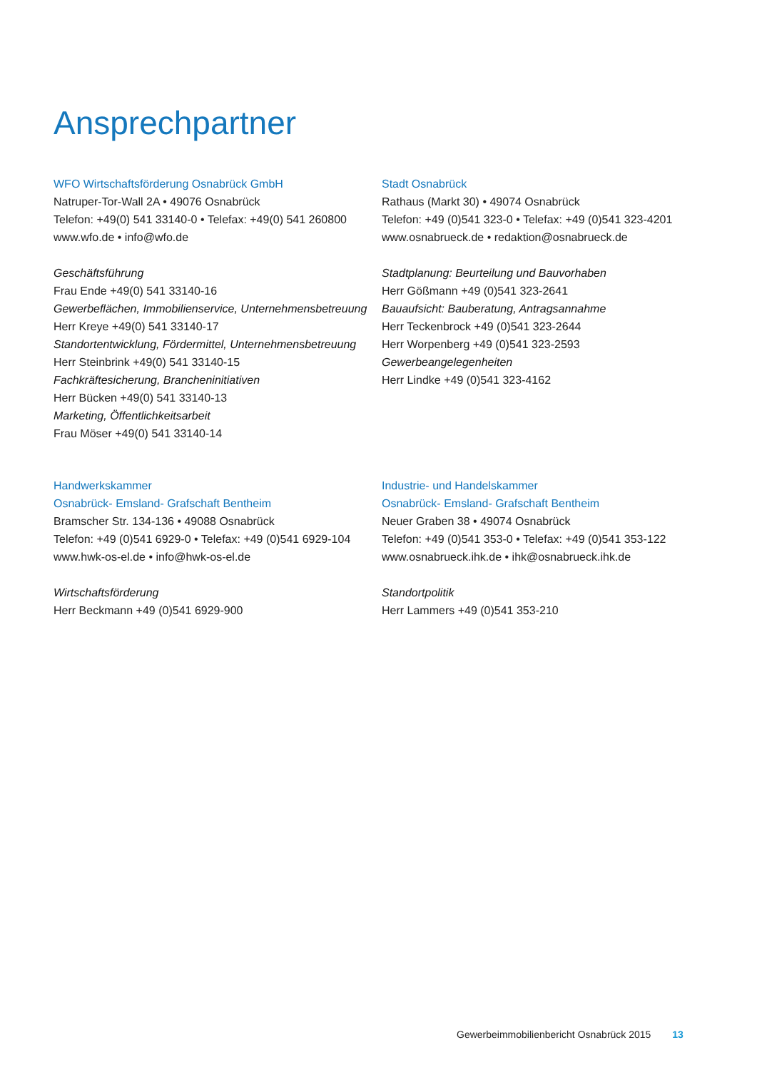Ansprechpartner
WFO Wirtschaftsförderung Osnabrück GmbH
Natruper-Tor-Wall 2A • 49076 Osnabrück
Telefon: +49(0) 541 33140-0 • Telefax: +49(0) 541 260800
www.wfo.de • info@wfo.de
Geschäftsführung
Frau Ende +49(0) 541 33140-16
Gewerbeflächen, Immobilienservice, Unternehmensbetreuung
Herr Kreye +49(0) 541 33140-17
Standortentwicklung, Fördermittel, Unternehmensbetreuung
Herr Steinbrink +49(0) 541 33140-15
Fachkräftesicherung, Brancheninitiativen
Herr Bücken +49(0) 541 33140-13
Marketing, Öffentlichkeitsarbeit
Frau Möser +49(0) 541 33140-14
Stadt Osnabrück
Rathaus (Markt 30) • 49074 Osnabrück
Telefon: +49 (0)541 323-0 • Telefax: +49 (0)541 323-4201
www.osnabrueck.de • redaktion@osnabrueck.de
Stadtplanung: Beurteilung und Bauvorhaben
Herr Gößmann +49 (0)541 323-2641
Bauaufsicht: Bauberatung, Antragsannahme
Herr Teckenbrock +49 (0)541 323-2644
Herr Worpenberg +49 (0)541 323-2593
Gewerbeangelegenheiten
Herr Lindke +49 (0)541 323-4162
Handwerkskammer
Osnabrück- Emsland- Grafschaft Bentheim
Bramscher Str. 134-136 • 49088 Osnabrück
Telefon: +49 (0)541 6929-0 • Telefax: +49 (0)541 6929-104
www.hwk-os-el.de • info@hwk-os-el.de
Wirtschaftsförderung
Herr Beckmann +49 (0)541 6929-900
Industrie- und Handelskammer
Osnabrück- Emsland- Grafschaft Bentheim
Neuer Graben 38 • 49074 Osnabrück
Telefon: +49 (0)541 353-0 • Telefax: +49 (0)541 353-122
www.osnabrueck.ihk.de • ihk@osnabrueck.ihk.de
Standortpolitik
Herr Lammers +49 (0)541 353-210
Gewerbeimmobilienbericht Osnabrück 2015 13